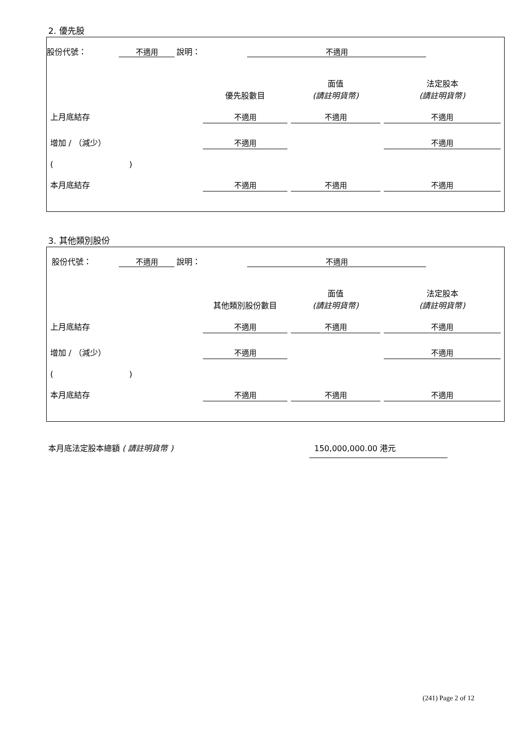2. 優先股
股份代號： 不適用 說明： 不適用
| | 優先股數目 | 面值 (請註明貨幣) | 法定股本 (請註明貨幣) |
| 上月底結存 | 不適用 | 不適用 | 不適用 |
| 增加 / （減少） | 不適用 | | 不適用 |
| ( ) | | | |
| 本月底結存 | 不適用 | 不適用 | 不適用 |
3. 其他類別股份
股份代號： 不適用 說明： 不適用
| | 其他類別股份數目 | 面值 (請註明貨幣) | 法定股本 (請註明貨幣) |
| 上月底結存 | 不適用 | 不適用 | 不適用 |
| 增加 / （減少） | 不適用 | | 不適用 |
| ( ) | | | |
| 本月底結存 | 不適用 | 不適用 | 不適用 |
本月底法定股本總額 ( 請註明貨幣 ) 150,000,000.00 港元
(241) Page 2 of 12